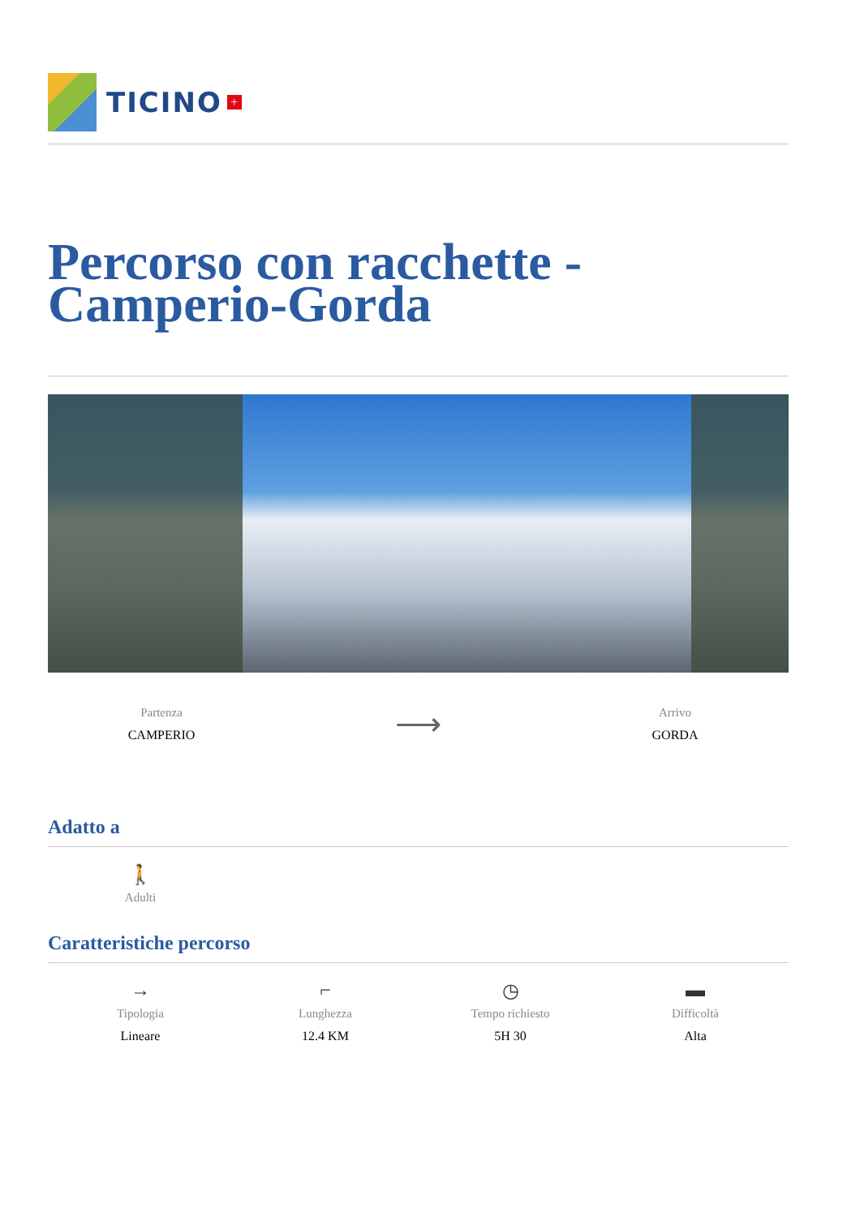TICINO +
Percorso con racchette - Camperio-Gorda
Partenza
CAMPERIO
⟶
Arrivo
GORDA
Adatto a
🚶
Adulti
Caratteristiche percorso
→
Tipologia
Lineare
⌐
Lunghezza
12.4 KM
◷
Tempo richiesto
5H 30
▬
Difficoltà
Alta